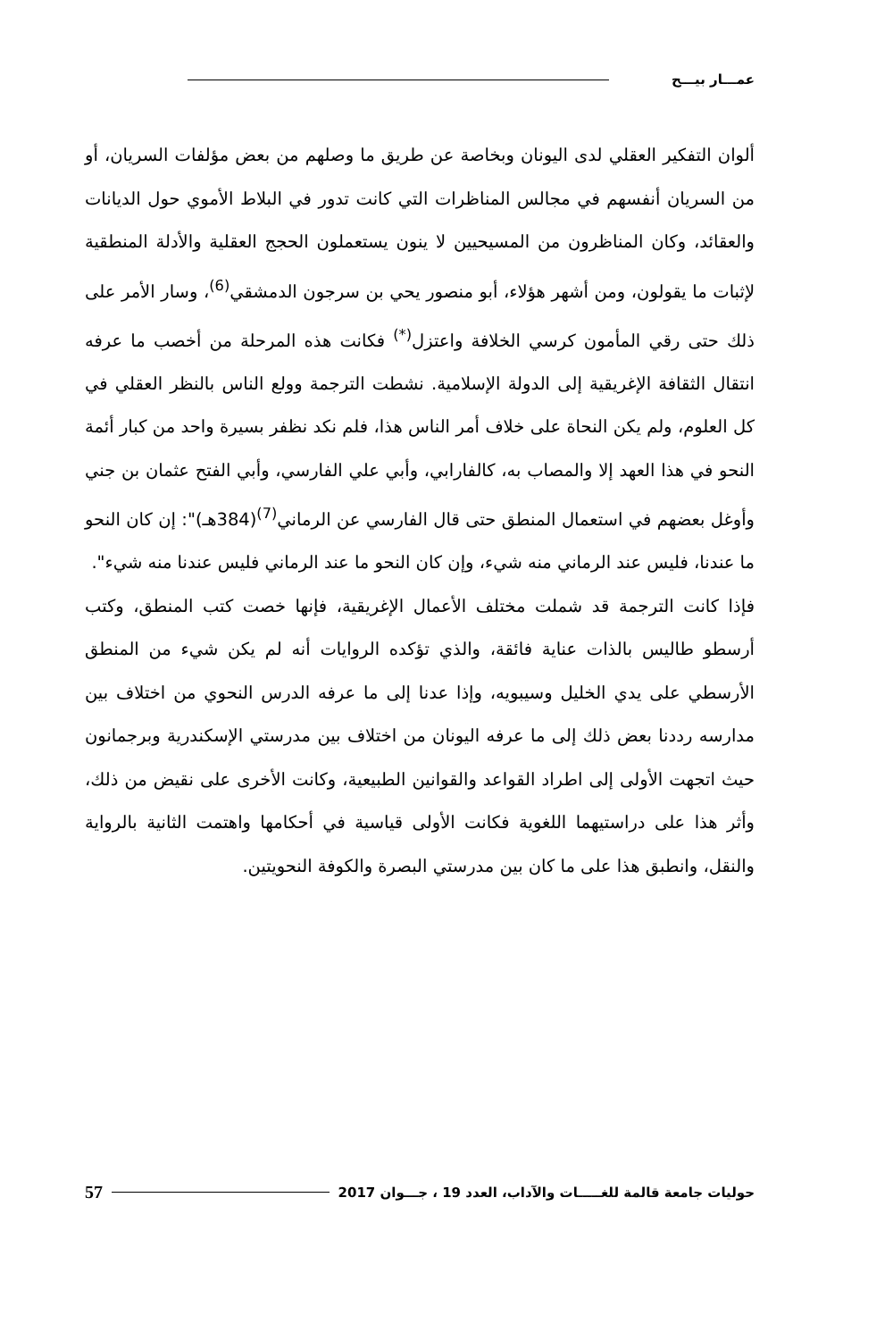عمـــار بيـــح
ألوان التفكير العقلي لدى اليونان وبخاصة عن طريق ما وصلهم من بعض مؤلفات السريان، أو من السريان أنفسهم في مجالس المناظرات التي كانت تدور في البلاط الأموي حول الديانات والعقائد، وكان المناظرون من المسيحيين لا ينون يستعملون الحجج العقلية والأدلة المنطقية لإثبات ما يقولون، ومن أشهر هؤلاء، أبو منصور يحي بن سرجون الدمشقي<sup>(6)</sup>، وسار الأمر على ذلك حتى رقي المأمون كرسي الخلافة واعتزل<sup>(*)</sup> فكانت هذه المرحلة من أخصب ما عرفه انتقال الثقافة الإغريقية إلى الدولة الإسلامية. نشطت الترجمة وولع الناس بالنظر العقلي في كل العلوم، ولم يكن النحاة على خلاف أمر الناس هذا، فلم نكد نظفر بسيرة واحد من كبار أئمة النحو في هذا العهد إلا والمصاب به، كالفارابي، وأبي علي الفارسي، وأبي الفتح عثمان بن جني وأوغل بعضهم في استعمال المنطق حتى قال الفارسي عن الرماني<sup>(7)</sup>(384هـ)": إن كان النحو ما عندنا، فليس عند الرماني منه شيء، وإن كان النحو ما عند الرماني فليس عندنا منه شيء".
فإذا كانت الترجمة قد شملت مختلف الأعمال الإغريقية، فإنها خصت كتب المنطق، وكتب أرسطو طاليس بالذات عناية فائقة، والذي تؤكده الروايات أنه لم يكن شيء من المنطق الأرسطي على يدي الخليل وسيبويه، وإذا عدنا إلى ما عرفه الدرس النحوي من اختلاف بين مدارسه رددنا بعض ذلك إلى ما عرفه اليونان من اختلاف بين مدرستي الإسكندرية وبرجمانون حيث اتجهت الأولى إلى اطراد القواعد والقوانين الطبيعية، وكانت الأخرى على نقيض من ذلك، وأثر هذا على دراستيهما اللغوية فكانت الأولى قياسية في أحكامها واهتمت الثانية بالرواية والنقل، وانطبق هذا على ما كان بين مدرستي البصرة والكوفة النحويتين.
حوليات جامعة قالمة للغـــــات والآداب، العدد 19 ، جـــوان 2017 57